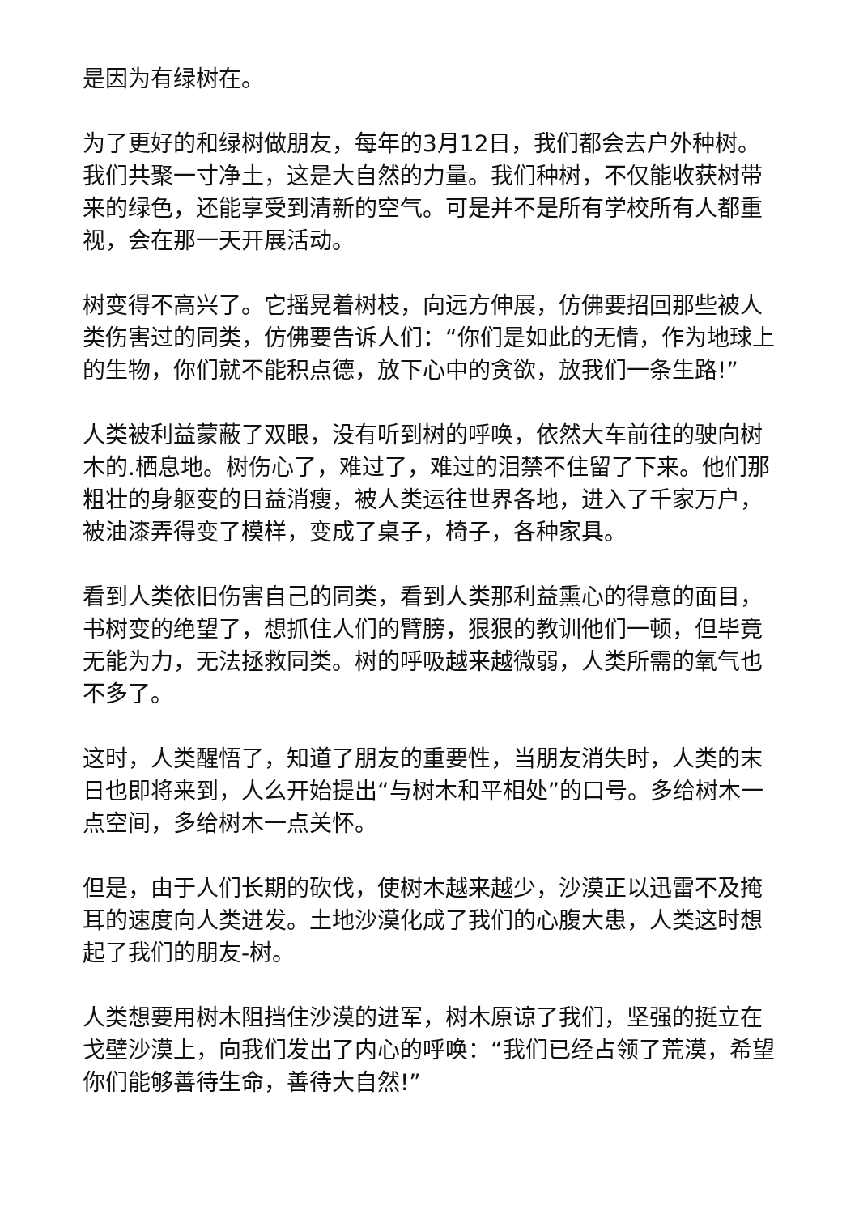是因为有绿树在。
为了更好的和绿树做朋友，每年的3月12日，我们都会去户外种树。我们共聚一寸净土，这是大自然的力量。我们种树，不仅能收获树带来的绿色，还能享受到清新的空气。可是并不是所有学校所有人都重视，会在那一天开展活动。
树变得不高兴了。它摇晃着树枝，向远方伸展，仿佛要招回那些被人类伤害过的同类，仿佛要告诉人们：“你们是如此的无情，作为地球上的生物，你们就不能积点德，放下心中的贪欲，放我们一条生路!”
人类被利益蒙蔽了双眼，没有听到树的呼唤，依然大车前往的驶向树木的.栖息地。树伤心了，难过了，难过的泪禁不住留了下来。他们那粗壮的身躯变的日益消瘦，被人类运往世界各地，进入了千家万户，被油漆弄得变了模样，变成了桌子，椅子，各种家具。
看到人类依旧伤害自己的同类，看到人类那利益熏心的得意的面目，书树变的绝望了，想抓住人们的臂膀，狠狠的教训他们一顿，但毕竟无能为力，无法拯救同类。树的呼吸越来越微弱，人类所需的氧气也不多了。
这时，人类醒悟了，知道了朋友的重要性，当朋友消失时，人类的末日也即将来到，人么开始提出“与树木和平相处”的口号。多给树木一点空间，多给树木一点关怀。
但是，由于人们长期的砍伐，使树木越来越少，沙漠正以迅雷不及掩耳的速度向人类进发。土地沙漠化成了我们的心腹大患，人类这时想起了我们的朋友-树。
人类想要用树木阻挡住沙漠的进军，树木原谅了我们，坚强的挺立在戈壁沙漠上，向我们发出了内心的呼唤：“我们已经占领了荒漠，希望你们能够善待生命，善待大自然!”